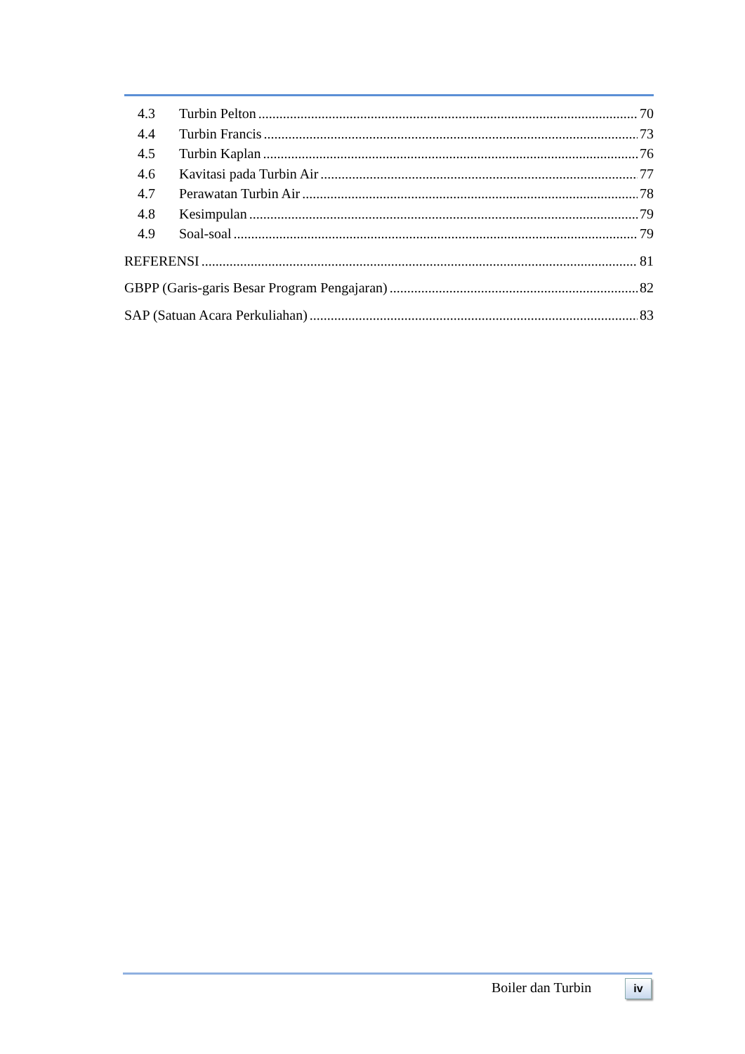4.3 Turbin Pelton 70
4.4 Turbin Francis 73
4.5 Turbin Kaplan 76
4.6 Kavitasi pada Turbin Air 77
4.7 Perawatan Turbin Air 78
4.8 Kesimpulan 79
4.9 Soal-soal 79
REFERENSI 81
GBPP (Garis-garis Besar Program Pengajaran) 82
SAP (Satuan Acara Perkuliahan) 83
Boiler dan Turbin iv